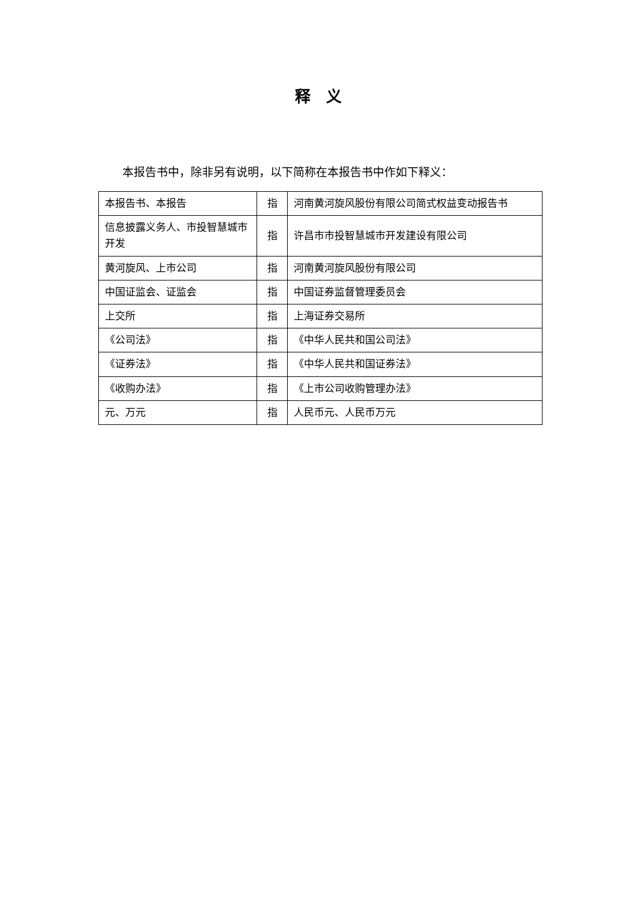释　义
本报告书中，除非另有说明，以下简称在本报告书中作如下释义：
| 本报告书、本报告 | 指 | 河南黄河旋风股份有限公司简式权益变动报告书 |
| 信息披露义务人、市投智慧城市开发 | 指 | 许昌市市投智慧城市开发建设有限公司 |
| 黄河旋风、上市公司 | 指 | 河南黄河旋风股份有限公司 |
| 中国证监会、证监会 | 指 | 中国证券监督管理委员会 |
| 上交所 | 指 | 上海证券交易所 |
| 《公司法》 | 指 | 《中华人民共和国公司法》 |
| 《证券法》 | 指 | 《中华人民共和国证券法》 |
| 《收购办法》 | 指 | 《上市公司收购管理办法》 |
| 元、万元 | 指 | 人民币元、人民币万元 |